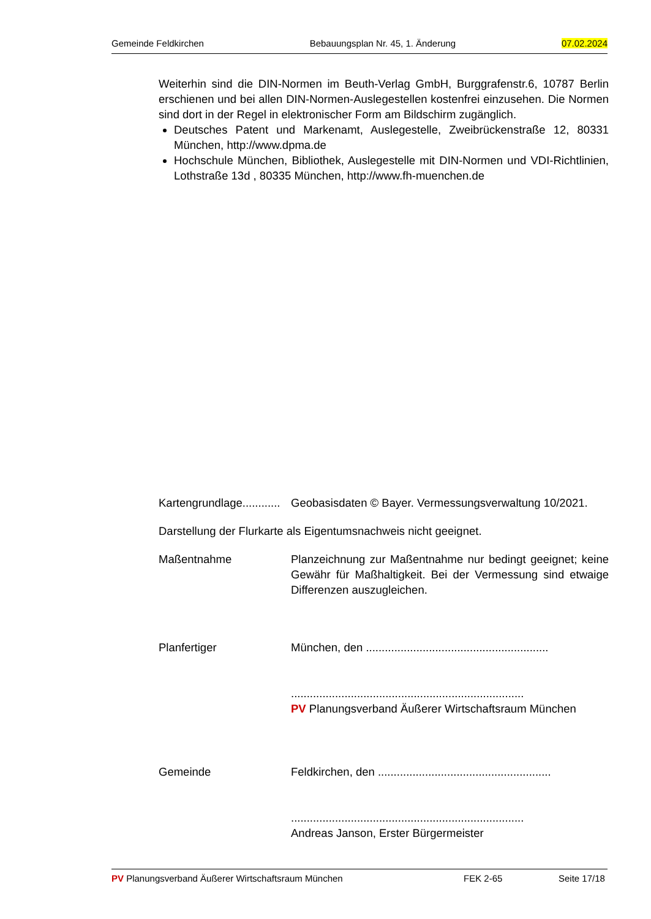Gemeinde Feldkirchen Bebauungsplan Nr. 45, 1. Änderung 07.02.2024
Weiterhin sind die DIN-Normen im Beuth-Verlag GmbH, Burggrafenstr.6, 10787 Berlin erschienen und bei allen DIN-Normen-Auslegestellen kostenfrei einzusehen. Die Normen sind dort in der Regel in elektronischer Form am Bildschirm zugänglich.
Deutsches Patent und Markenamt, Auslegestelle, Zweibrückenstraße 12, 80331 München, http://www.dpma.de
Hochschule München, Bibliothek, Auslegestelle mit DIN-Normen und VDI-Richtlinien, Lothstraße 13d , 80335 München, http://www.fh-muenchen.de
Kartengrundlage............ Geobasisdaten © Bayer. Vermessungsverwaltung 10/2021.
Darstellung der Flurkarte als Eigentumsnachweis nicht geeignet.
Maßentnahme Planzeichnung zur Maßentnahme nur bedingt geeignet; keine Gewähr für Maßhaltigkeit. Bei der Vermessung sind etwaige Differenzen auszugleichen.
Planfertiger München, den ..........................................................
..........................................................................
PV Planungsverband Äußerer Wirtschaftsraum München
Gemeinde Feldkirchen, den .......................................................
..........................................................................
Andreas Janson, Erster Bürgermeister
PV Planungsverband Äußerer Wirtschaftsraum München FEK 2-65 Seite 17/18